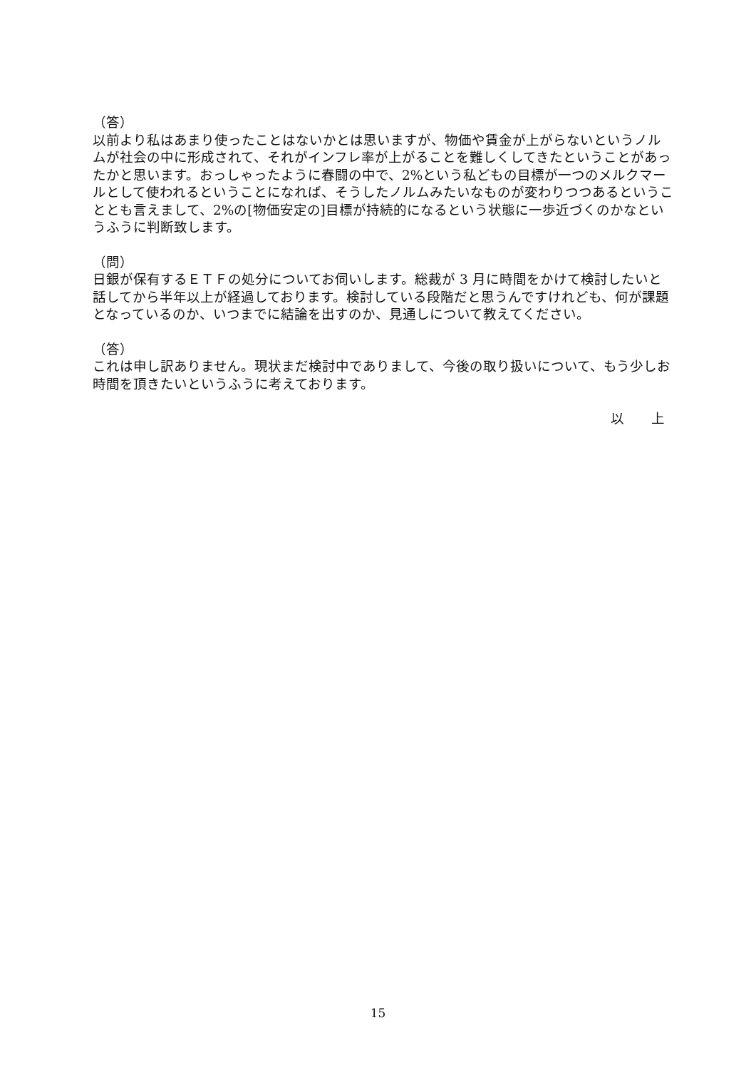（答）
以前より私はあまり使ったことはないかとは思いますが、物価や賃金が上がらないというノルムが社会の中に形成されて、それがインフレ率が上がることを難しくしてきたということがあったかと思います。おっしゃったように春闘の中で、2%という私どもの目標が一つのメルクマールとして使われるということになれば、そうしたノルムみたいなものが変わりつつあるということとも言えまして、2%の[物価安定の]目標が持続的になるという状態に一歩近づくのかなというふうに判断致します。
（問）
日銀が保有するＥＴＦの処分についてお伺いします。総裁が 3 月に時間をかけて検討したいと話してから半年以上が経過しております。検討している段階だと思うんですけれども、何が課題となっているのか、いつまでに結論を出すのか、見通しについて教えてください。
（答）
これは申し訳ありません。現状まだ検討中でありまして、今後の取り扱いについて、もう少しお時間を頂きたいというふうに考えております。
以　　上
15